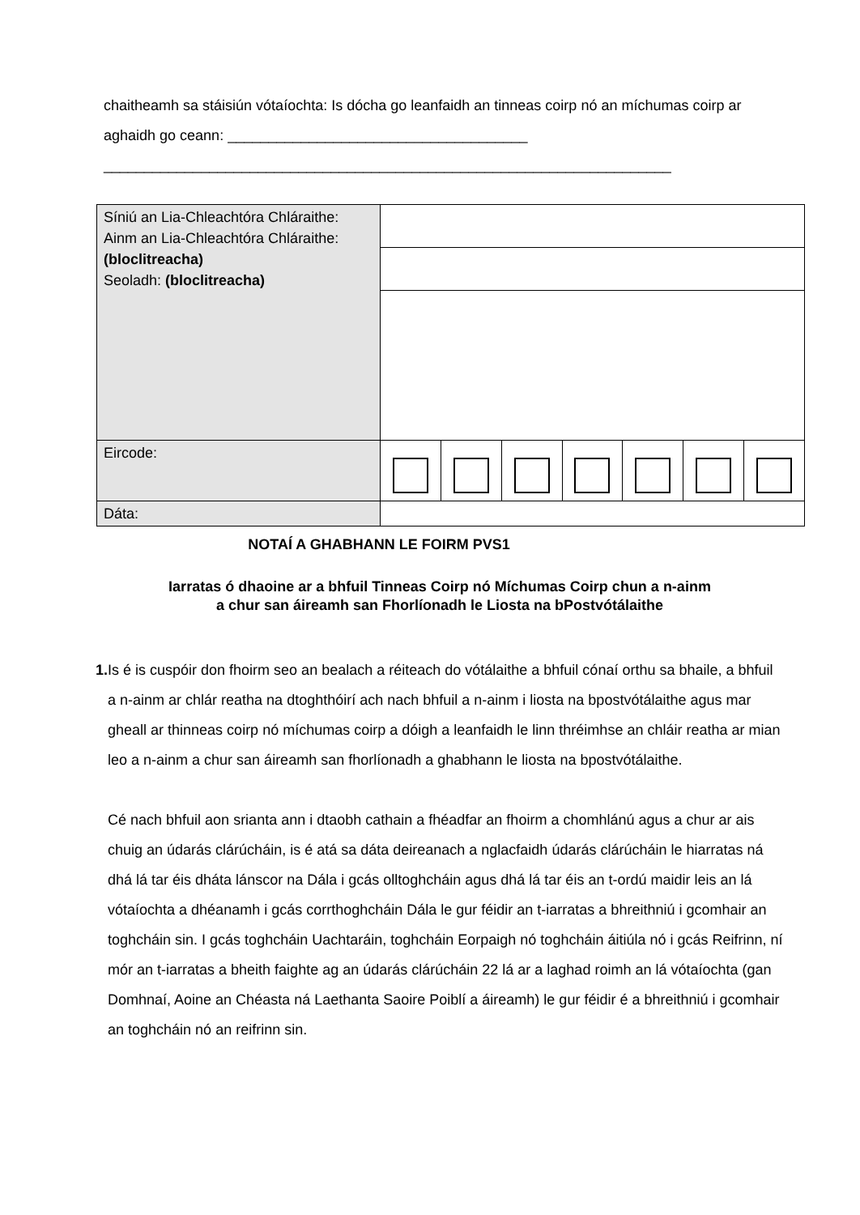chaitheamh sa stáisiún vótaíochta: Is dócha go leanfaidh an tinneas coirp nó an míchumas coirp ar aghaidh go ceann: _____________________________________
______________________________________________________________________
| Síniú an Lia-Chleachtóra Chláraithe: Ainm an Lia-Chleachtóra Chláraithe: (bloclitreacha) Seoladh: (bloclitreacha) | | | | | | | |
| Eircode: | | | | | | | |
| Dáta: | | | | | | | |
NOTAÍ A GHABHANN LE FOIRM PVS1
Iarratas ó dhaoine ar a bhfuil Tinneas Coirp nó Míchumas Coirp chun a n-ainm
a chur san áireamh san Fhorlíonadh le Liosta na bPostvótálaithe
1. Is é is cuspóir don fhoirm seo an bealach a réiteach do vótálaithe a bhfuil cónaí orthu sa bhaile, a bhfuil a n-ainm ar chlár reatha na dtoghthóirí ach nach bhfuil a n-ainm i liosta na bpostvótálaithe agus mar gheall ar thinneas coirp nó míchumas coirp a dóigh a leanfaidh le linn thréimhse an chláir reatha ar mian leo a n-ainm a chur san áireamh san fhorlíonadh a ghabhann le liosta na bpostvótálaithe.
Cé nach bhfuil aon srianta ann i dtaobh cathain a fhéadfar an fhoirm a chomhlánú agus a chur ar ais chuig an údarás clárúcháin, is é atá sa dáta deireanach a nglacfaidh údarás clárúcháin le hiarratas ná dhá lá tar éis dháta lánscor na Dála i gcás olltoghcháin agus dhá lá tar éis an t-ordú maidir leis an lá vótaíochta a dhéanamh i gcás corrthoghcháin Dála le gur féidir an t-iarratas a bhreithniú i gcomhair an toghcháin sin. I gcás toghcháin Uachtaráin, toghcháin Eorpaigh nó toghcháin áitiúla nó i gcás Reifrinn, ní mór an t-iarratas a bheith faighte ag an údarás clárúcháin 22 lá ar a laghad roimh an lá vótaíochta (gan Domhnaí, Aoine an Chéasta ná Laethanta Saoire Poiblí a áireamh) le gur féidir é a bhreithniú i gcomhair an toghcháin nó an reifrinn sin.